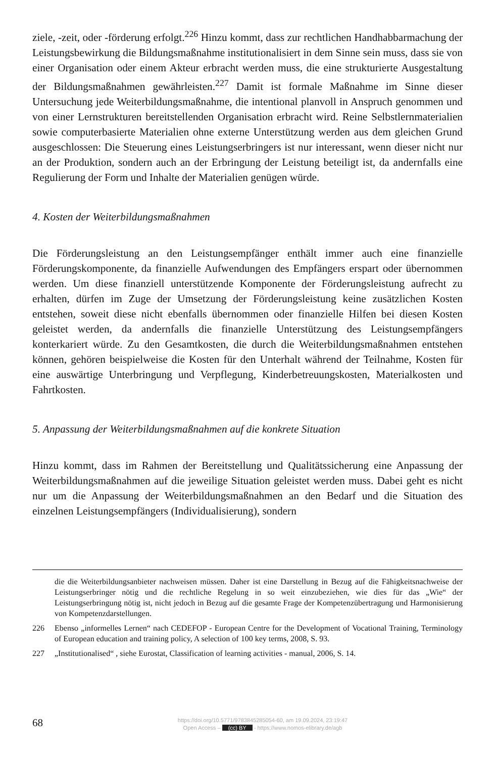ziele, -zeit, oder -förderung erfolgt.<sup>226</sup> Hinzu kommt, dass zur rechtlichen Handhabbarmachung der Leistungsbewirkung die Bildungsmaßnahme institutionalisiert in dem Sinne sein muss, dass sie von einer Organisation oder einem Akteur erbracht werden muss, die eine strukturierte Ausgestaltung der Bildungsmaßnahmen gewährleisten.<sup>227</sup> Damit ist formale Maßnahme im Sinne dieser Untersuchung jede Weiterbildungsmaßnahme, die intentional planvoll in Anspruch genommen und von einer Lernstrukturen bereitstellenden Organisation erbracht wird. Reine Selbstlernmaterialien sowie computerbasierte Materialien ohne externe Unterstützung werden aus dem gleichen Grund ausgeschlossen: Die Steuerung eines Leistungserbringers ist nur interessant, wenn dieser nicht nur an der Produktion, sondern auch an der Erbringung der Leistung beteiligt ist, da andernfalls eine Regulierung der Form und Inhalte der Materialien genügen würde.
4. Kosten der Weiterbildungsmaßnahmen
Die Förderungsleistung an den Leistungsempfänger enthält immer auch eine finanzielle Förderungskomponente, da finanzielle Aufwendungen des Empfängers erspart oder übernommen werden. Um diese finanziell unterstützende Komponente der Förderungsleistung aufrecht zu erhalten, dürfen im Zuge der Umsetzung der Förderungsleistung keine zusätzlichen Kosten entstehen, soweit diese nicht ebenfalls übernommen oder finanzielle Hilfen bei diesen Kosten geleistet werden, da andernfalls die finanzielle Unterstützung des Leistungsempfängers konterkariert würde. Zu den Gesamtkosten, die durch die Weiterbildungsmaßnahmen entstehen können, gehören beispielweise die Kosten für den Unterhalt während der Teilnahme, Kosten für eine auswärtige Unterbringung und Verpflegung, Kinderbetreuungskosten, Materialkosten und Fahrtkosten.
5. Anpassung der Weiterbildungsmaßnahmen auf die konkrete Situation
Hinzu kommt, dass im Rahmen der Bereitstellung und Qualitätssicherung eine Anpassung der Weiterbildungsmaßnahmen auf die jeweilige Situation geleistet werden muss. Dabei geht es nicht nur um die Anpassung der Weiterbildungsmaßnahmen an den Bedarf und die Situation des einzelnen Leistungsempfängers (Individualisierung), sondern
die die Weiterbildungsanbieter nachweisen müssen. Daher ist eine Darstellung in Bezug auf die Fähigkeitsnachweise der Leistungserbringer nötig und die rechtliche Regelung in so weit einzubeziehen, wie dies für das „Wie“ der Leistungserbringung nötig ist, nicht jedoch in Bezug auf die gesamte Frage der Kompetenzübertragung und Harmonisierung von Kompetenzdarstellungen.
226 Ebenso „informelles Lernen“ nach CEDEFOP - European Centre for the Development of Vocational Training, Terminology of European education and training policy, A selection of 100 key terms, 2008, S. 93.
227 „Institutionalised“ , siehe Eurostat, Classification of learning activities - manual, 2006, S. 14.
68
https://doi.org/10.5771/9783845285054-60, am 19.09.2024, 23:19:47
Open Access – (cc) BY - https://www.nomos-elibrary.de/agb